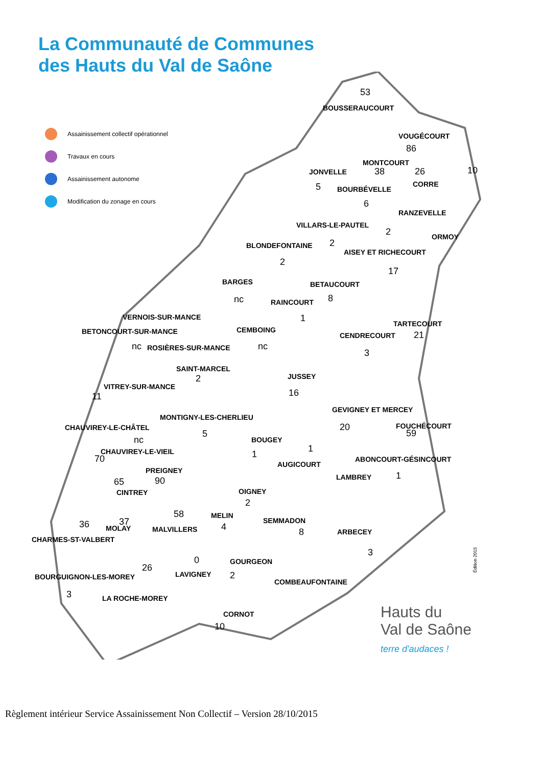La Communauté de Communes
des Hauts du Val de Saône
Assainissement collectif opérationnel
Travaux en cours
Assainissement autonome
Modification du zonage en cours
BOUSSERAUCOURT
53
VOUGÉCOURT
86
MONTCOURT
38 26 10
JONVELLE
5 BOURBÉVELLE
CORRE
6
RANZEVELLE
VILLARS-LE-PAUTEL
2 ORMOY
BLONDEFONTAINE 2
AISEY ET RICHECOURT
2
17
BARGES BETAUCOURT
nc RAINCOURT 8
1
VERNOIS-SUR-MANCE
TARTECOURT
BETONCOURT-SUR-MANCE CEMBOING
CENDRECOURT 21
nc ROSIÈRES-SUR-MANCE nc
3
SAINT-MARCEL
JUSSEY
2
VITREY-SUR-MANCE
16
11
GEVIGNEY ET MERCEY
MONTIGNY-LES-CHERLIEU
CHAUVIREY-LE-CHÂTEL 20 FOUCHÉCOURT
59
nc
5
BOUGEY
CHAUVIREY-LE-VIEIL 1
1
70 ABONCOURT-GÉSINCOURT
AUGICOURT
PREIGNEY 1
LAMBREY
65 90
CINTREY OIGNEY
2
58 MELIN
SEMMADON
36 37 4 8
MOLAY MALVILLERS ARBECEY
CHARMES-ST-VALBERT
3
0 GOURGEON
26
LAVIGNEY 2
BOURGUIGNON-LES-MOREY
COMBEAUFONTAINE
3 LA ROCHE-MOREY
CORNOT
10
Édition 2015
Hauts du
Val de Saône
terre d'audaces !
Règlement intérieur Service Assainissement Non Collectif – Version 28/10/2015